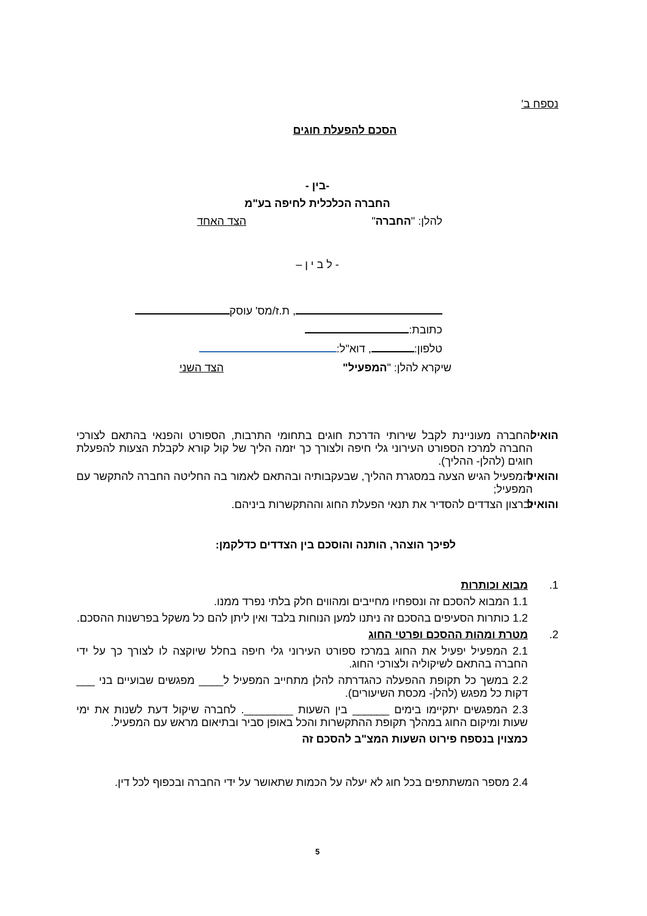נספח ב'
הסכם להפעלת חוגים
-בין -
החברה הכלכלית לחיפה בע"מ
להלן: "החברה" הצד האחד
- ל ב י ן –
, ת.ז/מס' עוסק
כתובת:
טלפון: , דוא"ל:
שיקרא להלן: "המפעיל" הצד השני
הואיל והחברה מעוניינת לקבל שירותי הדרכת חוגים בתחומי התרבות, הספורט והפנאי בהתאם לצורכי החברה למרכז הספורט העירוני גלי חיפה ולצורך כך יזמה הליך של קול קורא לקבלת הצעות להפעלת חוגים (להלן- ההליך).
והואיל והמפעיל הגיש הצעה במסגרת ההליך, שבעקבותיה ובהתאם לאמור בה החליטה החברה להתקשר עם המפעיל;
והואיל וברצון הצדדים להסדיר את תנאי הפעלת החוג וההתקשרות ביניהם.
לפיכך הוצהר, הותנה והוסכם בין הצדדים כדלקמן:
1. מבוא וכותרות
1.1 המבוא להסכם זה ונספחיו מחייבים ומהווים חלק בלתי נפרד ממנו.
1.2 כותרות הסעיפים בהסכם זה ניתנו למען הנוחות בלבד ואין ליתן להם כל משקל בפרשנות ההסכם.
2. מטרת ומהות ההסכם ופרטי החוג
2.1 המפעיל יפעיל את החוג במרכז ספורט העירוני גלי חיפה בחלל שיוקצה לו לצורך כך על ידי החברה בהתאם לשיקוליה ולצורכי החוג.
2.2 במשך כל תקופת ההפעלה כהגדרתה להלן מתחייב המפעיל ל____ מפגשים שבועיים בני ___ דקות כל מפגש (להלן- מכסת השיעורים).
2.3 המפגשים יתקיימו בימים ______ בין השעות ________. לחברה שיקול דעת לשנות את ימי שעות ומיקום החוג במהלך תקופת ההתקשרות והכל באופן סביר ובתיאום מראש עם המפעיל.
כמצוין בנספח פירוט השעות המצ"ב להסכם זה
2.4 מספר המשתתפים בכל חוג לא יעלה על הכמות שתאושר על ידי החברה ובכפוף לכל דין.
5